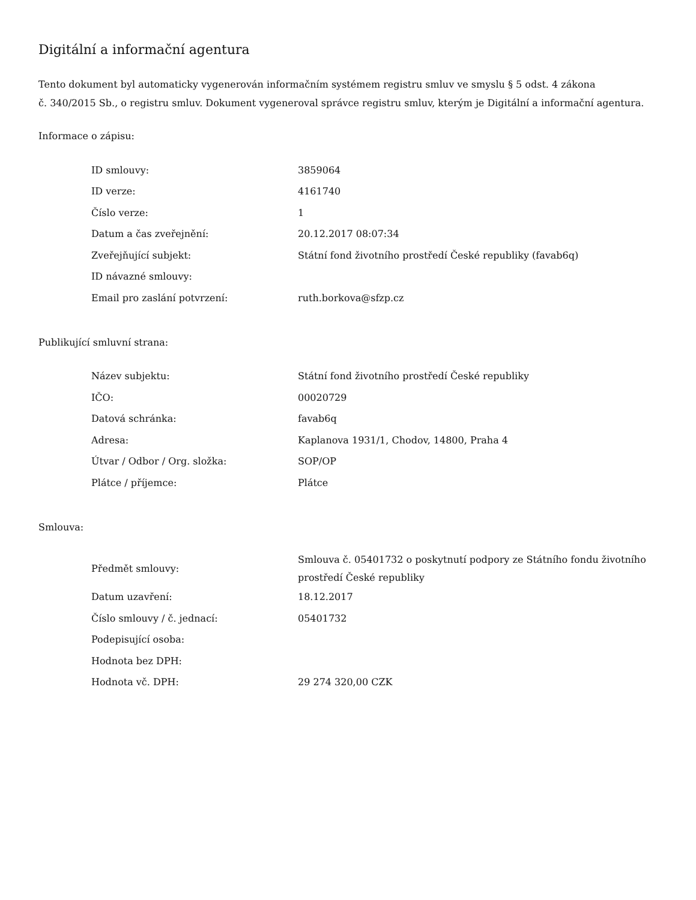Digitální a informační agentura
Tento dokument byl automaticky vygenerován informačním systémem registru smluv ve smyslu § 5 odst. 4 zákona
č. 340/2015 Sb., o registru smluv. Dokument vygeneroval správce registru smluv, kterým je Digitální a informační agentura.
Informace o zápisu:
| ID smlouvy: | 3859064 |
| ID verze: | 4161740 |
| Číslo verze: | 1 |
| Datum a čas zveřejnění: | 20.12.2017 08:07:34 |
| Zveřejňující subjekt: | Státní fond životního prostředí České republiky (favab6q) |
| ID návazné smlouvy: | |
| Email pro zaslání potvrzení: | ruth.borkova@sfzp.cz |
Publikující smluvní strana:
| Název subjektu: | Státní fond životního prostředí České republiky |
| IČO: | 00020729 |
| Datová schránka: | favab6q |
| Adresa: | Kaplanova 1931/1, Chodov, 14800, Praha 4 |
| Útvar / Odbor / Org. složka: | SOP/OP |
| Plátce / příjemce: | Plátce |
Smlouva:
| Předmět smlouvy: | Smlouva č. 05401732 o poskytnutí podpory ze Státního fondu životního prostředí České republiky |
| Datum uzavření: | 18.12.2017 |
| Číslo smlouvy / č. jednací: | 05401732 |
| Podepisující osoba: | |
| Hodnota bez DPH: | |
| Hodnota vč. DPH: | 29 274 320,00 CZK |